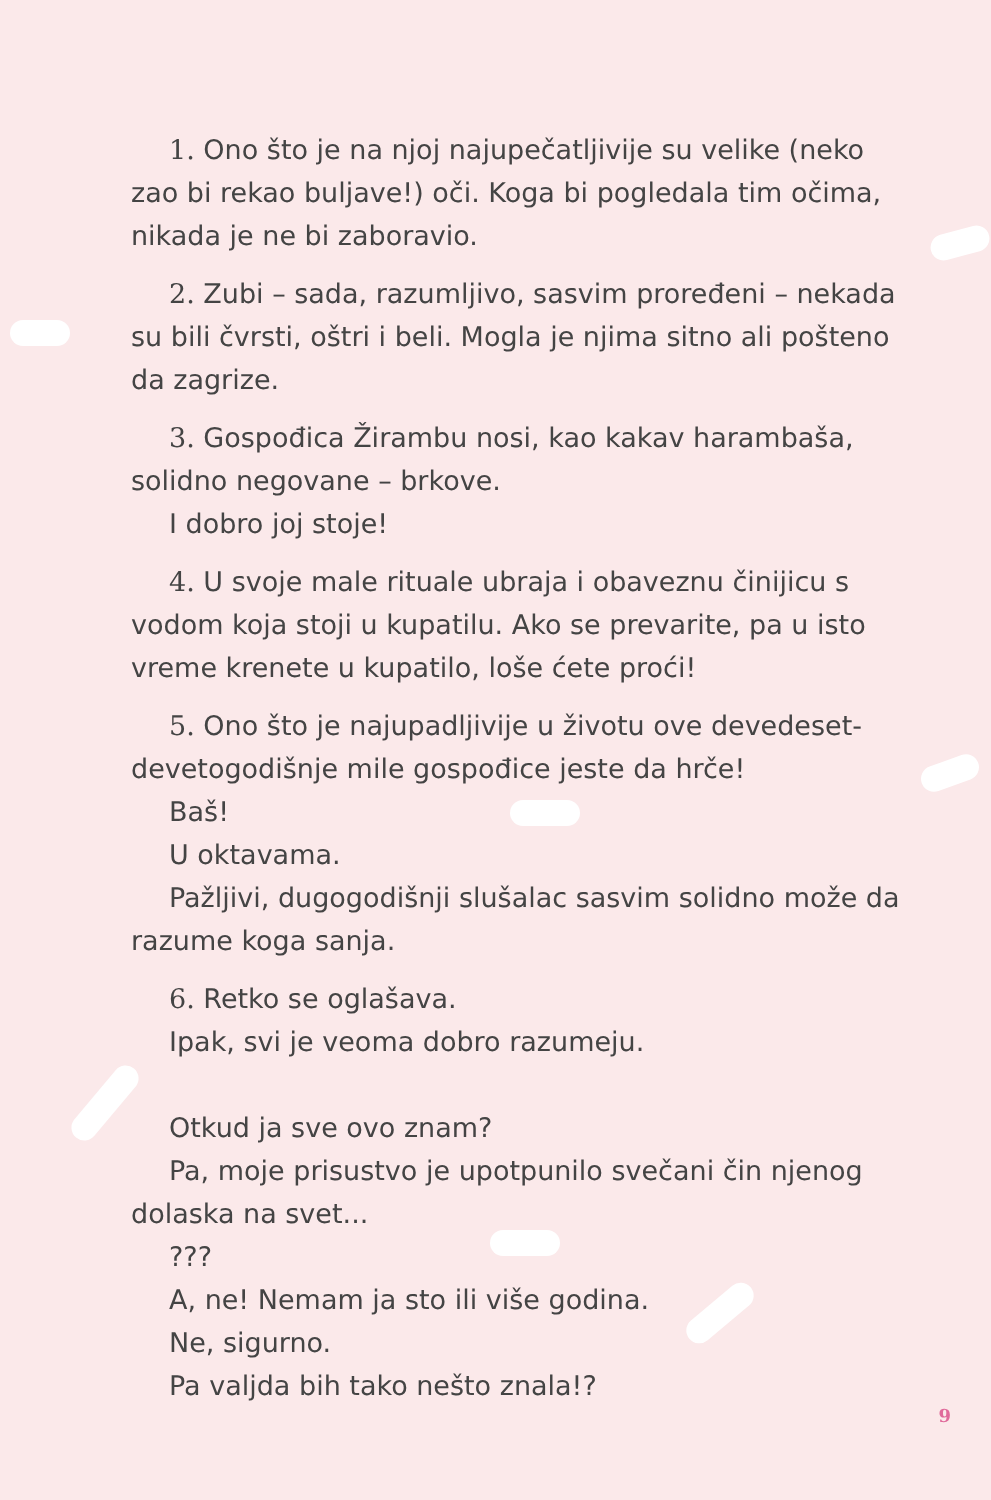1. Ono što je na njoj najupečatljivije su velike (neko zao bi rekao buljave!) oči. Koga bi pogledala tim oči­ma, nikada je ne bi zaboravio.
2. Zubi – sada, razumljivo, sasvim proređeni – ne­kada su bili čvrsti, oštri i beli. Mogla je njima sitno ali pošteno da zagrize.
3. Gospođica Žirambu nosi, kao kakav harambaša, solidno negovane – brkove.
I dobro joj stoje!
4. U svoje male rituale ubraja i obaveznu činijicu s vodom koja stoji u kupatilu. Ako se prevarite, pa u isto vreme krenete u kupatilo, loše ćete proći!
5. Ono što je najupadljivije u životu ove devedeset­devetogodišnje mile gospođice jeste da hrče!
Baš!
U oktavama.
Pažljivi, dugogodišnji slušalac sasvim solidno može da razume koga sanja.
6. Retko se oglašava.
Ipak, svi je veoma dobro razumeju.
Otkud ja sve ovo znam?
Pa, moje prisustvo je upotpunilo svečani čin njenog dolaska na svet...
???
A, ne! Nemam ja sto ili više godina.
Ne, sigurno.
Pa valjda bih tako nešto znala!?
9